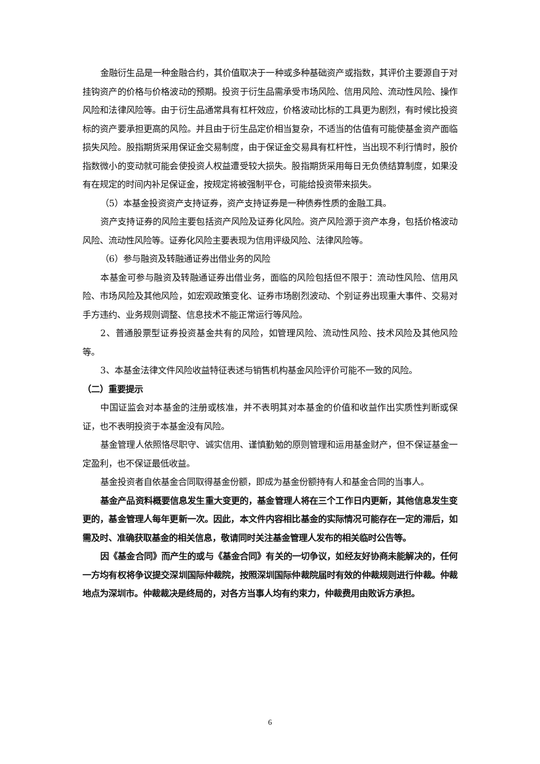金融衍生品是一种金融合约，其价值取决于一种或多种基础资产或指数，其评价主要源自于对挂钩资产的价格与价格波动的预期。投资于衍生品需承受市场风险、信用风险、流动性风险、操作风险和法律风险等。由于衍生品通常具有杠杆效应，价格波动比标的工具更为剧烈，有时候比投资标的资产要承担更高的风险。并且由于衍生品定价相当复杂，不适当的估值有可能使基金资产面临损失风险。股指期货采用保证金交易制度，由于保证金交易具有杠杆性，当出现不利行情时，股价指数微小的变动就可能会使投资人权益遭受较大损失。股指期货采用每日无负债结算制度，如果没有在规定的时间内补足保证金，按规定将被强制平仓，可能给投资带来损失。
（5）本基金投资资产支持证券，资产支持证券是一种债券性质的金融工具。
资产支持证券的风险主要包括资产风险及证券化风险。资产风险源于资产本身，包括价格波动风险、流动性风险等。证券化风险主要表现为信用评级风险、法律风险等。
（6）参与融资及转融通证券出借业务的风险
本基金可参与融资及转融通证券出借业务，面临的风险包括但不限于：流动性风险、信用风险、市场风险及其他风险，如宏观政策变化、证券市场剧烈波动、个别证券出现重大事件、交易对手方违约、业务规则调整、信息技术不能正常运行等风险。
2、普通股票型证券投资基金共有的风险，如管理风险、流动性风险、技术风险及其他风险等。
3、本基金法律文件风险收益特征表述与销售机构基金风险评价可能不一致的风险。
（二）重要提示
中国证监会对本基金的注册或核准，并不表明其对本基金的价值和收益作出实质性判断或保证，也不表明投资于本基金没有风险。
基金管理人依照恪尽职守、诚实信用、谨慎勤勉的原则管理和运用基金财产，但不保证基金一定盈利，也不保证最低收益。
基金投资者自依基金合同取得基金份额，即成为基金份额持有人和基金合同的当事人。
基金产品资料概要信息发生重大变更的，基金管理人将在三个工作日内更新，其他信息发生变更的，基金管理人每年更新一次。因此，本文件内容相比基金的实际情况可能存在一定的滞后，如需及时、准确获取基金的相关信息，敬请同时关注基金管理人发布的相关临时公告等。
因《基金合同》而产生的或与《基金合同》有关的一切争议，如经友好协商未能解决的，任何一方均有权将争议提交深圳国际仲裁院，按照深圳国际仲裁院届时有效的仲裁规则进行仲裁。仲裁地点为深圳市。仲裁裁决是终局的，对各方当事人均有约束力，仲裁费用由败诉方承担。
6